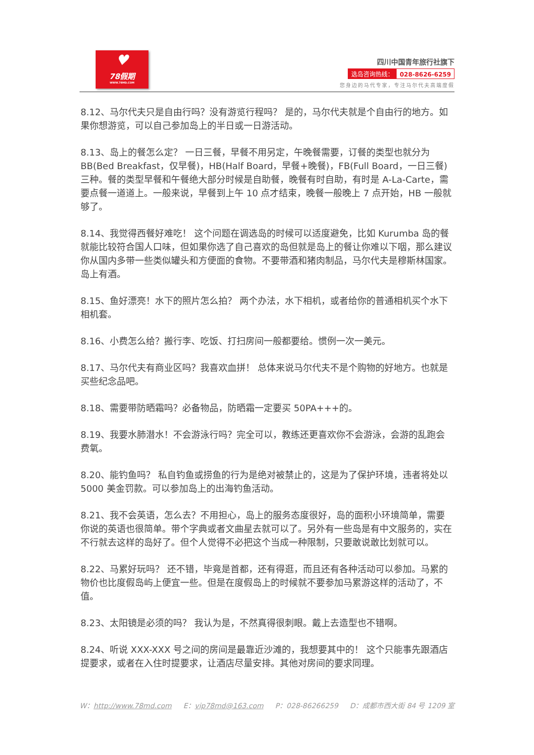♥
78假期
WWW.78MD.COM
四川中国青年旅行社旗下
选岛咨询热线： 028-8626-6259
您身边的马代专家，专注马尔代夫高端度假
8.12、马尔代夫只是自由行吗？没有游览行程吗？ 是的，马尔代夫就是个自由行的地方。如果你想游览，可以自己参加岛上的半日或一日游活动。
8.13、岛上的餐怎么定？ 一日三餐，早餐不用另定，午晚餐需要，订餐的类型也就分为BB(Bed Breakfast，仅早餐)，HB(Half Board，早餐+晚餐)，FB(Full Board，一日三餐)三种。餐的类型早餐和午餐绝大部分时候是自助餐，晚餐有时自助，有时是 A-La-Carte，需要点餐一道道上。一般来说，早餐到上午 10 点才结束，晚餐一般晚上 7 点开始，HB 一般就够了。
8.14、我觉得西餐好难吃！ 这个问题在调选岛的时候可以适度避免，比如 Kurumba 岛的餐就能比较符合国人口味，但如果你选了自己喜欢的岛但就是岛上的餐让你难以下咽，那么建议你从国内多带一些类似罐头和方便面的食物。不要带酒和猪肉制品，马尔代夫是穆斯林国家。岛上有酒。
8.15、鱼好漂亮！水下的照片怎么拍？ 两个办法，水下相机，或者给你的普通相机买个水下相机套。
8.16、小费怎么给？搬行李、吃饭、打扫房间一般都要给。惯例一次一美元。
8.17、马尔代夫有商业区吗？我喜欢血拼！ 总体来说马尔代夫不是个购物的好地方。也就是买些纪念品吧。
8.18、需要带防晒霜吗？必备物品，防晒霜一定要买 50PA+++的。
8.19、我要水肺潜水！不会游泳行吗？完全可以，教练还更喜欢你不会游泳，会游的乱跑会费氧。
8.20、能钓鱼吗？ 私自钓鱼或捞鱼的行为是绝对被禁止的，这是为了保护环境，违者将处以 5000 美金罚款。可以参加岛上的出海钓鱼活动。
8.21、我不会英语，怎么去？不用担心，岛上的服务态度很好，岛的面积小环境简单，需要你说的英语也很简单。带个字典或者文曲星去就可以了。另外有一些岛是有中文服务的，实在不行就去这样的岛好了。但个人觉得不必把这个当成一种限制，只要敢说敢比划就可以。
8.22、马累好玩吗？ 还不错，毕竟是首都，还有得逛，而且还有各种活动可以参加。马累的物价也比度假岛屿上便宜一些。但是在度假岛上的时候就不要参加马累游这样的活动了，不值。
8.23、太阳镜是必须的吗？ 我认为是，不然真得很刺眼。戴上去造型也不错啊。
8.24、听说 XXX-XXX 号之间的房间是最靠近沙滩的，我想要其中的！ 这个只能事先跟酒店提要求，或者在入住时提要求，让酒店尽量安排。其他对房间的要求同理。
W：http://www.78md.com E：vip78md@163.com P：028-86266259 D：成都市西大街 84 号 1209 室